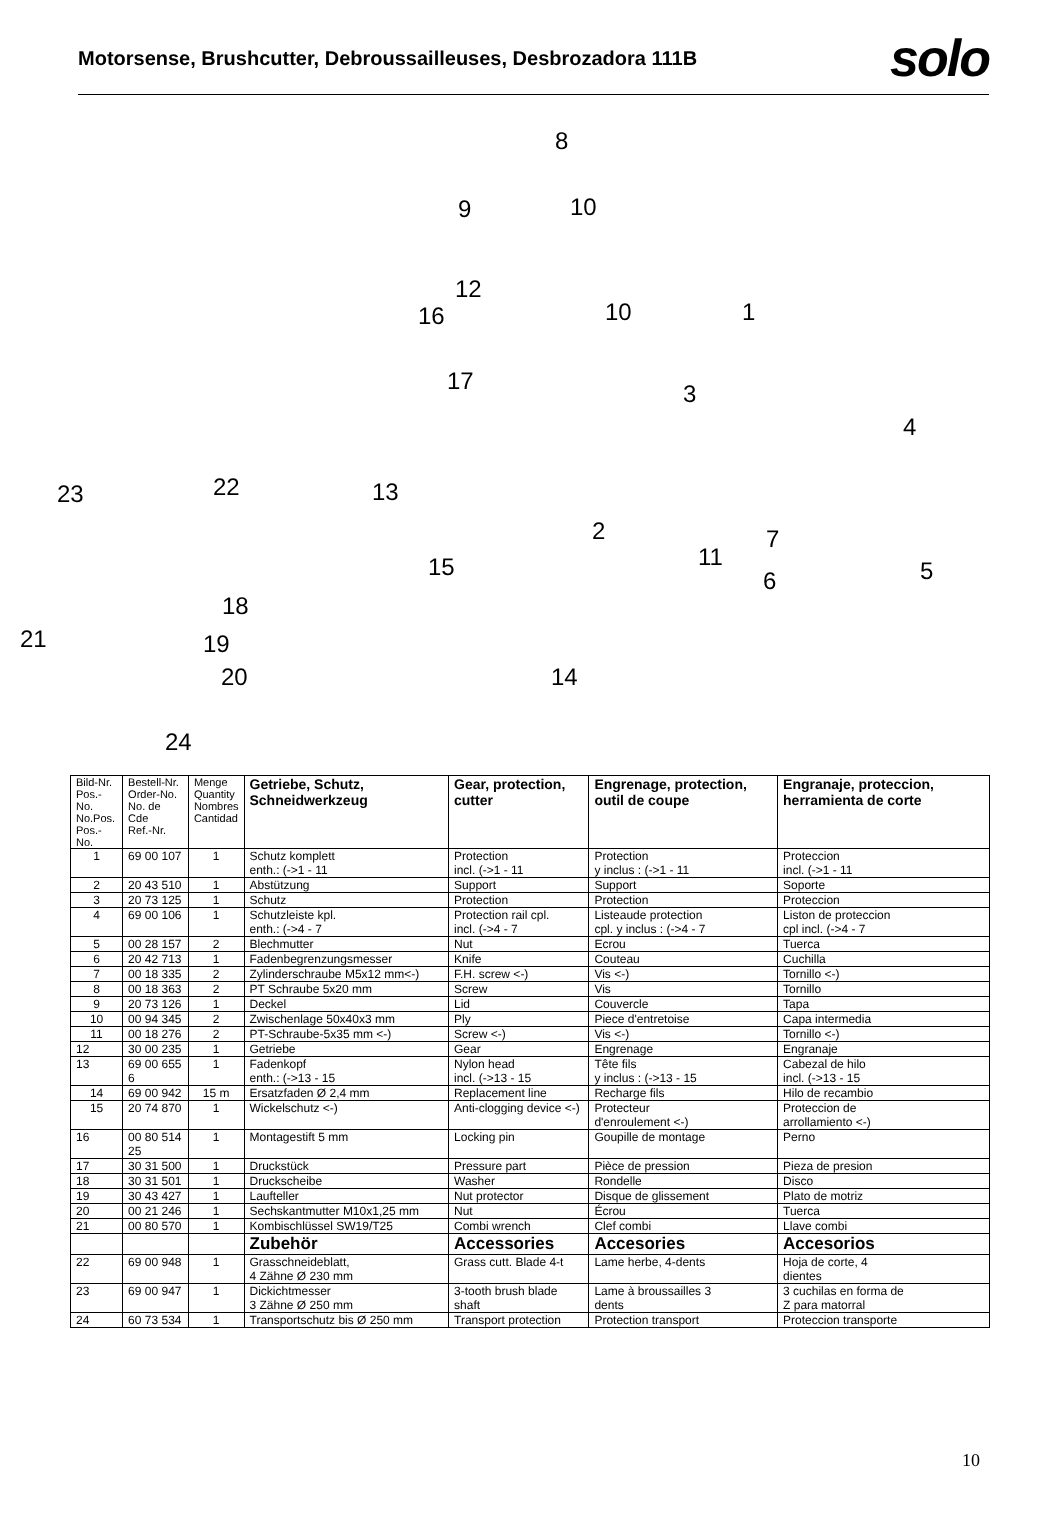Motorsense, Brushcutter, Debroussailleuses, Desbrozadora 111B
solo
8
9 10
12
16 10 1
17 3
4
23 22 13
2 7
11 15 6 5
18
21 19
20 14
24
| Bild-Nr. Pos.-No. No.Pos. Pos.-No. | Bestell-Nr. Order-No. No. de Cde Ref.-Nr. | Menge Quantity Nombres Cantidad | Getriebe, Schutz, Schneidwerkzeug | Gear, protection, cutter | Engrenage, protection, outil de coupe | Engranaje, proteccion, herramienta de corte |
| --- | --- | --- | --- | --- | --- | --- |
| 1 | 69 00 107 | 1 | Schutz komplett enth.: (->1 - 11 | Protection incl. (->1 - 11 | Protection y inclus : (->1 - 11 | Proteccion incl. (->1 - 11 |
| 2 | 20 43 510 | 1 | Abstützung | Support | Support | Soporte |
| 3 | 20 73 125 | 1 | Schutz | Protection | Protection | Proteccion |
| 4 | 69 00 106 | 1 | Schutzleiste kpl. enth.: (->4 - 7 | Protection rail cpl. incl. (->4 - 7 | Listeaude protection cpl. y inclus : (->4 - 7 | Liston de proteccion cpl incl. (->4 - 7 |
| 5 | 00 28 157 | 2 | Blechmutter | Nut | Ecrou | Tuerca |
| 6 | 20 42 713 | 1 | Fadenbegrenzungsmesser | Knife | Couteau | Cuchilla |
| 7 | 00 18 335 | 2 | Zylinderschraube M5x12 mm<-) | F.H. screw <-) | Vis <-) | Tornillo <-) |
| 8 | 00 18 363 | 2 | PT Schraube 5x20 mm | Screw | Vis | Tornillo |
| 9 | 20 73 126 | 1 | Deckel | Lid | Couvercle | Tapa |
| 10 | 00 94 345 | 2 | Zwischenlage 50x40x3 mm | Ply | Piece d'entretoise | Capa intermedia |
| 11 | 00 18 276 | 2 | PT-Schraube-5x35 mm <-) | Screw <-) | Vis <-) | Tornillo <-) |
| 12 | 30 00 235 | 1 | Getriebe | Gear | Engrenage | Engranaje |
| 13 | 69 00 655 6 | 1 | Fadenkopf enth.: (->13 - 15 | Nylon head incl. (->13 - 15 | Tête fils y inclus : (->13 - 15 | Cabezal de hilo incl. (->13 - 15 |
| 14 | 69 00 942 | 15 m | Ersatzfaden Ø 2,4 mm | Replacement line | Recharge fils | Hilo de recambio |
| 15 | 20 74 870 | 1 | Wickelschutz <-) | Anti-clogging device <-) | Protecteur d'enroulement <-) | Proteccion de arrollamiento <-) |
| 16 | 00 80 514 25 | 1 | Montagestift 5 mm | Locking pin | Goupille de montage | Perno |
| 17 | 30 31 500 | 1 | Druckstück | Pressure part | Pièce de pression | Pieza de presion |
| 18 | 30 31 501 | 1 | Druckscheibe | Washer | Rondelle | Disco |
| 19 | 30 43 427 | 1 | Laufteller | Nut protector | Disque de glissement | Plato de motriz |
| 20 | 00 21 246 | 1 | Sechskantmutter M10x1,25 mm | Nut | Écrou | Tuerca |
| 21 | 00 80 570 | 1 | Kombischlüssel SW19/T25 | Combi wrench | Clef combi | Llave combi |
| | | | Zubehör | Accessories | Accesories | Accesorios |
| 22 | 69 00 948 | 1 | Grasschneideblatt, 4 Zähne Ø 230 mm | Grass cutt. Blade 4-t | Lame herbe, 4-dents | Hoja de corte, 4 dientes |
| 23 | 69 00 947 | 1 | Dickichtmesser 3 Zähne Ø 250 mm | 3-tooth brush blade shaft | Lame à broussailles 3 dents | 3 cuchilas en forma de Z para matorral |
| 24 | 60 73 534 | 1 | Transportschutz bis Ø 250 mm | Transport protection | Protection transport | Proteccion transporte |
10